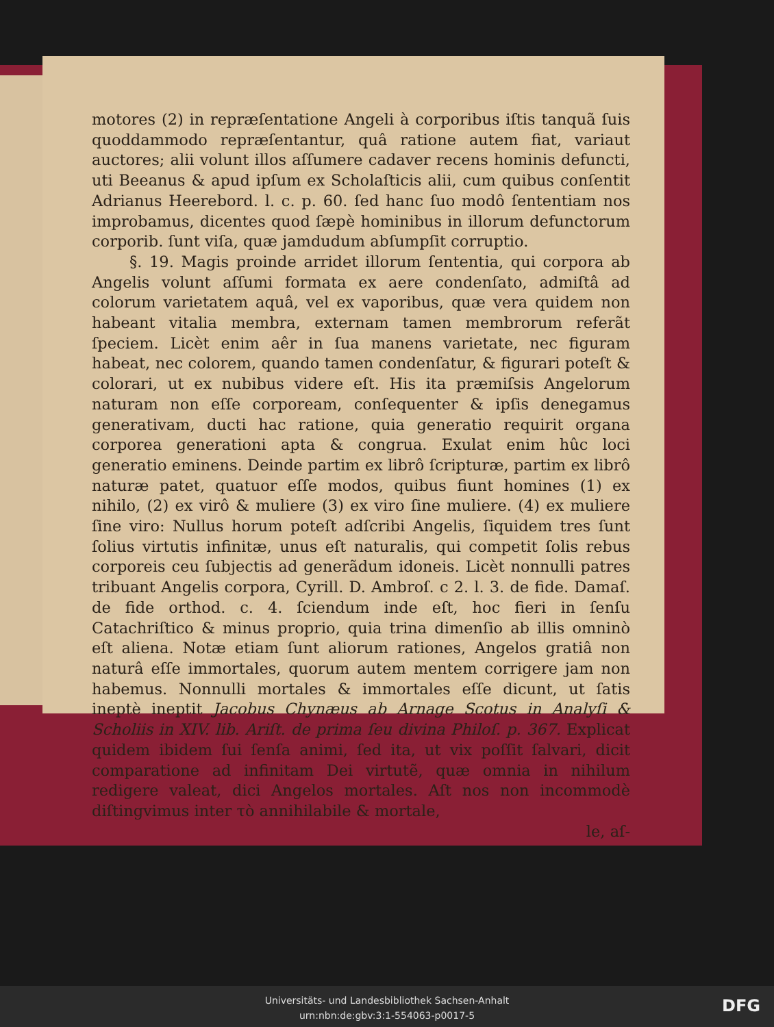motores (2) in repræſentatione Angeli à corporibus iſtis tanquã ſuis quoddammodo repræſentantur, quâ ratione autem fiat, variaut auctores; alii volunt illos aſſumere cadaver recens hominis defuncti, uti Beeanus & apud ipſum ex Scholaſticis alii, cum quibus conſentit Adrianus Heerebord. l. c. p. 60. ſed hanc ſuo modô ſententiam nos improbamus, dicentes quod ſæpè hominibus in illorum defunctorum corporib. ſunt viſa, quæ jamdudum abſumpſit corruptio.
§. 19. Magis proinde arridet illorum ſententia, qui corpora ab Angelis volunt aſſumi formata ex aere condenſato, admiſtâ ad colorum varietatem aquâ, vel ex vaporibus, quæ vera quidem non habeant vitalia membra, externam tamen membrorum referãt ſpeciem. Licèt enim aêr in ſua manens varietate, nec figuram habeat, nec colorem, quando tamen condenſatur, & figurari poteſt & colorari, ut ex nubibus videre eſt. His ita præmiſsis Angelorum naturam non eſſe corpoream, conſequenter & ipſis denegamus generativam, ducti hac ratione, quia generatio requirit organa corporea generationi apta & congrua. Exulat enim hûc loci generatio eminens. Deinde partim ex librô ſcripturæ, partim ex librô naturæ patet, quatuor eſſe modos, quibus fiunt homines (1) ex nihilo, (2) ex virô & muliere (3) ex viro ſine muliere. (4) ex muliere ſine viro: Nullus horum poteſt adſcribi Angelis, ſiquidem tres ſunt ſolius virtutis infinitæ, unus eſt naturalis, qui competit ſolis rebus corporeis ceu ſubjectis ad generãdum idoneis. Licèt nonnulli patres tribuant Angelis corpora, Cyrill. D. Ambroſ. c 2. l. 3. de fide. Damaſ. de fide orthod. c. 4. ſciendum inde eſt, hoc fieri in ſenſu Catachriſtico & minus proprio, quia trina dimenſio ab illis omninò eſt aliena. Notæ etiam ſunt aliorum rationes, Angelos gratiâ non naturâ eſſe immortales, quorum autem mentem corrigere jam non habemus. Nonnulli mortales & immortales eſſe dicunt, ut ſatis ineptè ineptit Jacobus Chynæus ab Arnage Scotus in Analyſi & Scholiis in XIV. lib. Ariſt. de prima ſeu divina Philoſ. p. 367. Explicat quidem ibidem ſui ſenſa animi, ſed ita, ut vix poſſit ſalvari, dicit comparatione ad infinitam Dei virtutẽ, quæ omnia in nihilum redigere valeat, dici Angelos mortales. Aſt nos non incommodè diſtingvimus inter τὸ annihilabile & mortale,
le, aſ-
Universitäts- und Landesbibliothek Sachsen-Anhalt
urn:nbn:de:gbv:3:1-554063-p0017-5
DFG